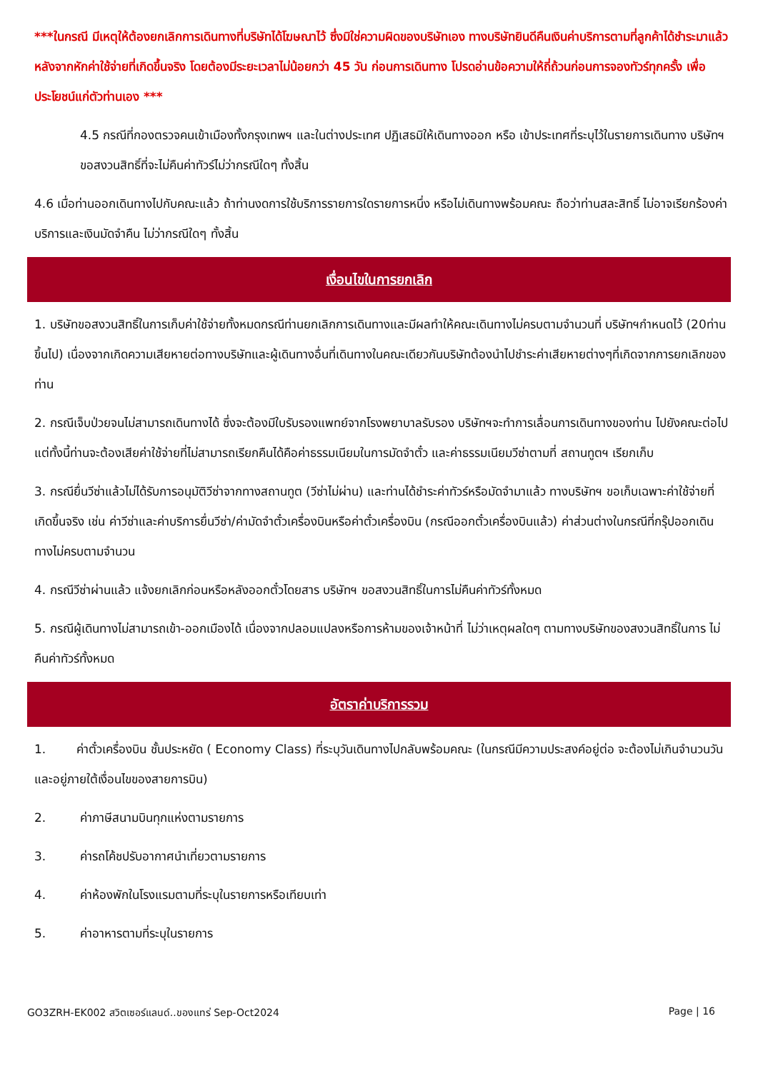***ในกรณี มีเหตุให้ต้องยกเลิกการเดินทางที่บริษัทได้โฆษณาไว้ ซึ่งมิใช่ความผิดของบริษัทเอง ทางบริษัทยินดีคืนเงินค่าบริการตามที่ลูกค้าได้ชำระมาแล้วหลังจากหักค่าใช้จ่ายที่เกิดขึ้นจริง โดยต้องมีระยะเวลาไม่น้อยกว่า 45 วัน ก่อนการเดินทาง โปรดอ่านข้อความให้ถี่ถ้วนก่อนการจองทัวร์ทุกครั้ง เพื่อประโยชน์แก่ตัวท่านเอง ***
4.5 กรณีที่กองตรวจคนเข้าเมืองทั้งกรุงเทพฯ และในต่างประเทศ ปฏิเสธมิให้เดินทางออก หรือ เข้าประเทศที่ระบุไว้ในรายการเดินทาง บริษัทฯ ขอสงวนสิทธิ์ที่จะไม่คืนค่าทัวร์ไม่ว่ากรณีใดๆ ทั้งสิ้น
4.6 เมื่อท่านออกเดินทางไปกับคณะแล้ว ถ้าท่านงดการใช้บริการรายการใดรายการหนึ่ง หรือไม่เดินทางพร้อมคณะ ถือว่าท่านสละสิทธิ์ ไม่อาจเรียกร้องค่าบริการและเงินมัดจำคืน ไม่ว่ากรณีใดๆ ทั้งสิ้น
เงื่อนไขในการยกเลิก
1. บริษัทขอสงวนสิทธิ์ในการเก็บค่าใช้จ่ายทั้งหมดกรณีท่านยกเลิกการเดินทางและมีผลทำให้คณะเดินทางไม่ครบตามจำนวนที่ บริษัทฯกำหนดไว้ (20ท่านขึ้นไป) เนื่องจากเกิดความเสียหายต่อทางบริษัทและผู้เดินทางอื่นที่เดินทางในคณะเดียวกันบริษัทต้องนำไปชำระค่าเสียหายต่างๆที่เกิดจากการยกเลิกของท่าน
2. กรณีเจ็บป่วยจนไม่สามารถเดินทางได้ ซึ่งจะต้องมีใบรับรองแพทย์จากโรงพยาบาลรับรอง บริษัทฯจะทำการเลื่อนการเดินทางของท่าน ไปยังคณะต่อไปแต่ทั้งนี้ท่านจะต้องเสียค่าใช้จ่ายที่ไม่สามารถเรียกคืนได้คือค่าธรรมเนียมในการมัดจำตั๋ว และค่าธรรมเนียมวีซ่าตามที่ สถานทูตฯ เรียกเก็บ
3. กรณียื่นวีซ่าแล้วไม่ได้รับการอนุมัติวีซ่าจากทางสถานทูต (วีซ่าไม่ผ่าน) และท่านได้ชำระค่าทัวร์หรือมัดจำมาแล้ว ทางบริษัทฯ ขอเก็บเฉพาะค่าใช้จ่ายที่เกิดขึ้นจริง เช่น ค่าวีซ่าและค่าบริการยื่นวีซ่า/ค่ามัดจำตั๋วเครื่องบินหรือค่าตั๋วเครื่องบิน (กรณีออกตั๋วเครื่องบินแล้ว) ค่าส่วนต่างในกรณีที่กรุ๊ปออกเดินทางไม่ครบตามจำนวน
4. กรณีวีซ่าผ่านแล้ว แจ้งยกเลิกก่อนหรือหลังออกตั๋วโดยสาร บริษัทฯ ขอสงวนสิทธิ์ในการไม่คืนค่าทัวร์ทั้งหมด
5. กรณีผู้เดินทางไม่สามารถเข้า-ออกเมืองได้ เนื่องจากปลอมแปลงหรือการห้ามของเจ้าหน้าที่ ไม่ว่าเหตุผลใดๆ ตามทางบริษัทของสงวนสิทธิ์ในการ ไม่คืนค่าทัวร์ทั้งหมด
อัตราค่าบริการรวม
1. ค่าตั๋วเครื่องบิน ชั้นประหยัด ( Economy Class) ที่ระบุวันเดินทางไปกลับพร้อมคณะ (ในกรณีมีความประสงค์อยู่ต่อ จะต้องไม่เกินจำนวนวัน และอยู่ภายใต้เงื่อนไขของสายการบิน)
2. ค่าภาษีสนามบินทุกแห่งตามรายการ
3. ค่ารถโค้ชปรับอากาศนำเที่ยวตามรายการ
4. ค่าห้องพักในโรงแรมตามที่ระบุในรายการหรือเทียบเท่า
5. ค่าอาหารตามที่ระบุในรายการ
GO3ZRH-EK002 สวิตเซอร์แลนด์..ของแทร่ Sep-Oct2024 Page | 16